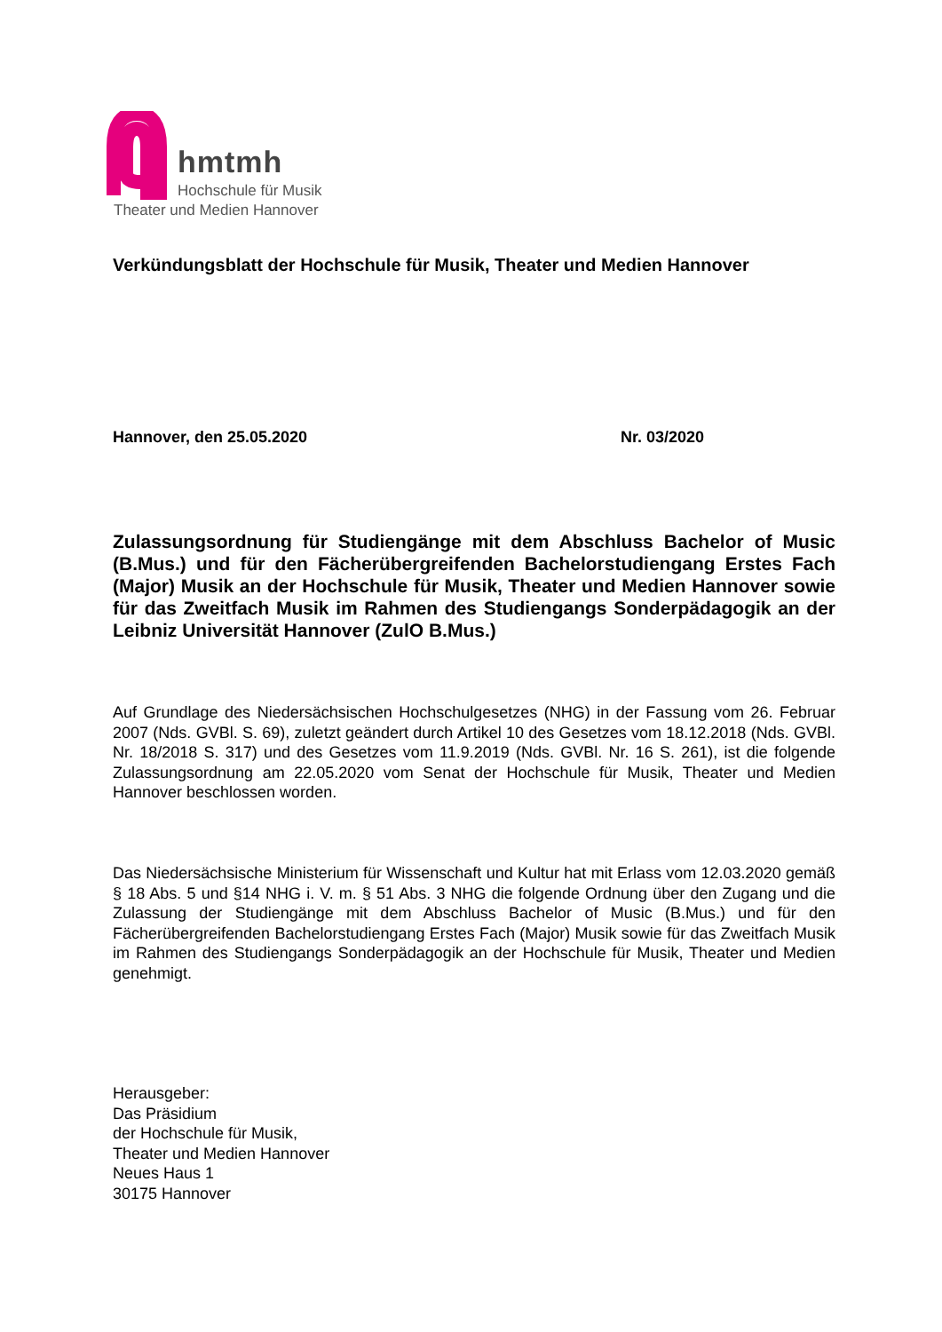hmtmh
Hochschule für Musik
Theater und Medien Hannover
Verkündungsblatt der Hochschule für Musik, Theater und Medien Hannover
Hannover, den 25.05.2020 Nr. 03/2020
Zulassungsordnung für Studiengänge mit dem Abschluss Bachelor of Music (B.Mus.) und für den Fächerübergreifenden Bachelorstudiengang Erstes Fach (Major) Musik an der Hochschule für Musik, Theater und Medien Hannover sowie für das Zweitfach Musik im Rahmen des Studiengangs Sonderpädagogik an der Leibniz Universität Hannover (ZulO B.Mus.)
Auf Grundlage des Niedersächsischen Hochschulgesetzes (NHG) in der Fassung vom 26. Februar 2007 (Nds. GVBl. S. 69), zuletzt geändert durch Artikel 10 des Gesetzes vom 18.12.2018 (Nds. GVBl. Nr. 18/2018 S. 317) und des Gesetzes vom 11.9.2019 (Nds. GVBl. Nr. 16 S. 261), ist die folgende Zulassungsordnung am 22.05.2020 vom Senat der Hochschule für Musik, Theater und Medien Hannover beschlossen worden.
Das Niedersächsische Ministerium für Wissenschaft und Kultur hat mit Erlass vom 12.03.2020 gemäß § 18 Abs. 5 und §14 NHG i. V. m. § 51 Abs. 3 NHG die folgende Ordnung über den Zugang und die Zulassung der Studiengänge mit dem Abschluss Bachelor of Music (B.Mus.) und für den Fächerübergreifenden Bachelorstudiengang Erstes Fach (Major) Musik sowie für das Zweitfach Musik im Rahmen des Studiengangs Sonderpädagogik an der Hochschule für Musik, Theater und Medien genehmigt.
Herausgeber:
Das Präsidium
der Hochschule für Musik,
Theater und Medien Hannover
Neues Haus 1
30175 Hannover